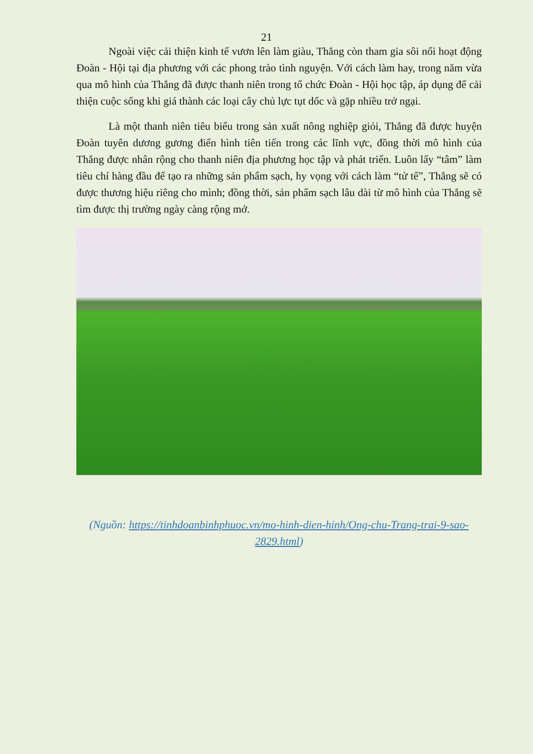21
Ngoài việc cải thiện kinh tế vươn lên làm giàu, Thắng còn tham gia sôi nổi hoạt động Đoàn - Hội tại địa phương với các phong trào tình nguyện. Với cách làm hay, trong năm vừa qua mô hình của Thắng đã được thanh niên trong tổ chức Đoàn - Hội học tập, áp dụng để cải thiện cuộc sống khi giá thành các loại cây chủ lực tụt dốc và gặp nhiều trở ngại.
Là một thanh niên tiêu biểu trong sản xuất nông nghiệp giỏi, Thắng đã được huyện Đoàn tuyên dương gương điển hình tiên tiến trong các lĩnh vực, đồng thời mô hình của Thắng được nhân rộng cho thanh niên địa phương học tập và phát triển. Luôn lấy “tâm” làm tiêu chí hàng đầu để tạo ra những sản phẩm sạch, hy vọng với cách làm “tử tế”, Thắng sẽ có được thương hiệu riêng cho mình; đồng thời, sản phẩm sạch lâu dài từ mô hình của Thắng sẽ tìm được thị trường ngày càng rộng mở.
(Nguồn: https://tinhdoanbinhphuoc.vn/mo-hinh-dien-hinh/Ong-chu-Trang-trai-9-sao-2829.html)